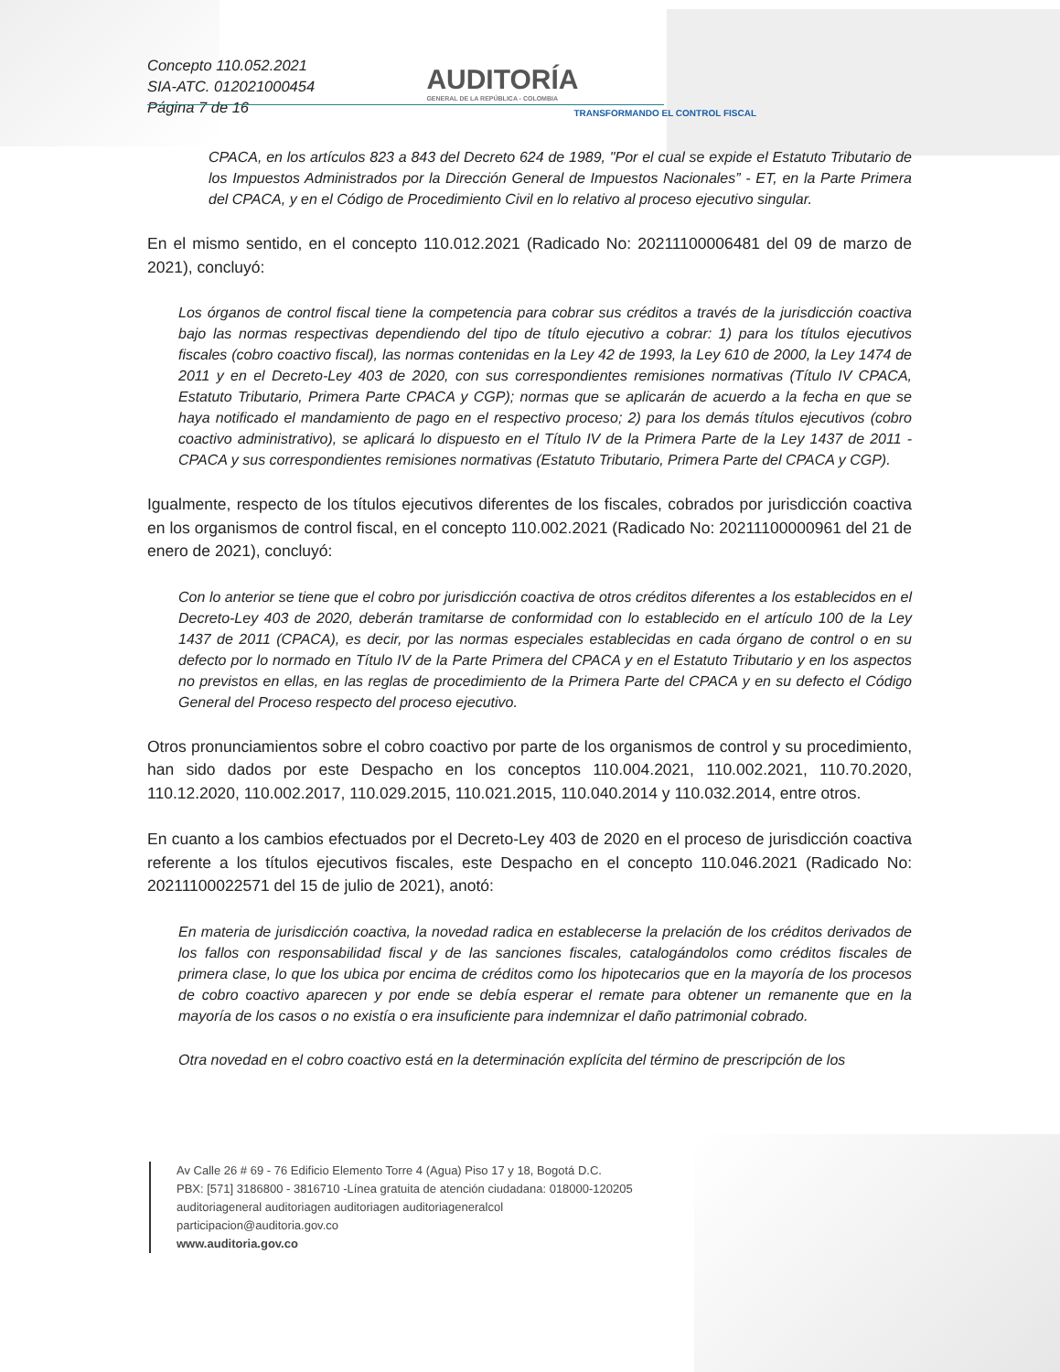Concepto 110.052.2021
SIA-ATC. 012021000454
Página 7 de 16
AUDITORÍA
GENERAL DE LA REPÚBLICA - COLOMBIA
TRANSFORMANDO EL CONTROL FISCAL
CPACA, en los artículos 823 a 843 del Decreto 624 de 1989, "Por el cual se expide el Estatuto Tributario de los Impuestos Administrados por la Dirección General de Impuestos Nacionales” - ET, en la Parte Primera del CPACA, y en el Código de Procedimiento Civil en lo relativo al proceso ejecutivo singular.
En el mismo sentido, en el concepto 110.012.2021 (Radicado No: 20211100006481 del 09 de marzo de 2021), concluyó:
Los órganos de control fiscal tiene la competencia para cobrar sus créditos a través de la jurisdicción coactiva bajo las normas respectivas dependiendo del tipo de título ejecutivo a cobrar: 1) para los títulos ejecutivos fiscales (cobro coactivo fiscal), las normas contenidas en la Ley 42 de 1993, la Ley 610 de 2000, la Ley 1474 de 2011 y en el Decreto-Ley 403 de 2020, con sus correspondientes remisiones normativas (Título IV CPACA, Estatuto Tributario, Primera Parte CPACA y CGP); normas que se aplicarán de acuerdo a la fecha en que se haya notificado el mandamiento de pago en el respectivo proceso; 2) para los demás títulos ejecutivos (cobro coactivo administrativo), se aplicará lo dispuesto en el Título IV de la Primera Parte de la Ley 1437 de 2011 - CPACA y sus correspondientes remisiones normativas (Estatuto Tributario, Primera Parte del CPACA y CGP).
Igualmente, respecto de los títulos ejecutivos diferentes de los fiscales, cobrados por jurisdicción coactiva en los organismos de control fiscal, en el concepto 110.002.2021 (Radicado No: 20211100000961 del 21 de enero de 2021), concluyó:
Con lo anterior se tiene que el cobro por jurisdicción coactiva de otros créditos diferentes a los establecidos en el Decreto-Ley 403 de 2020, deberán tramitarse de conformidad con lo establecido en el artículo 100 de la Ley 1437 de 2011 (CPACA), es decir, por las normas especiales establecidas en cada órgano de control o en su defecto por lo normado en Título IV de la Parte Primera del CPACA y en el Estatuto Tributario y en los aspectos no previstos en ellas, en las reglas de procedimiento de la Primera Parte del CPACA y en su defecto el Código General del Proceso respecto del proceso ejecutivo.
Otros pronunciamientos sobre el cobro coactivo por parte de los organismos de control y su procedimiento, han sido dados por este Despacho en los conceptos 110.004.2021, 110.002.2021, 110.70.2020, 110.12.2020, 110.002.2017, 110.029.2015, 110.021.2015, 110.040.2014 y 110.032.2014, entre otros.
En cuanto a los cambios efectuados por el Decreto-Ley 403 de 2020 en el proceso de jurisdicción coactiva referente a los títulos ejecutivos fiscales, este Despacho en el concepto 110.046.2021 (Radicado No: 20211100022571 del 15 de julio de 2021), anotó:
En materia de jurisdicción coactiva, la novedad radica en establecerse la prelación de los créditos derivados de los fallos con responsabilidad fiscal y de las sanciones fiscales, catalogándolos como créditos fiscales de primera clase, lo que los ubica por encima de créditos como los hipotecarios que en la mayoría de los procesos de cobro coactivo aparecen y por ende se debía esperar el remate para obtener un remanente que en la mayoría de los casos o no existía o era insuficiente para indemnizar el daño patrimonial cobrado.
Otra novedad en el cobro coactivo está en la determinación explícita del término de prescripción de los
Av Calle 26 # 69 - 76 Edificio Elemento Torre 4 (Agua) Piso 17 y 18, Bogotá D.C.
PBX: [571] 3186800 - 3816710 -Línea gratuita de atención ciudadana: 018000-120205
auditoriageneral auditoriagen auditoriagen auditoriageneralcol
participacion@auditoria.gov.co
www.auditoria.gov.co